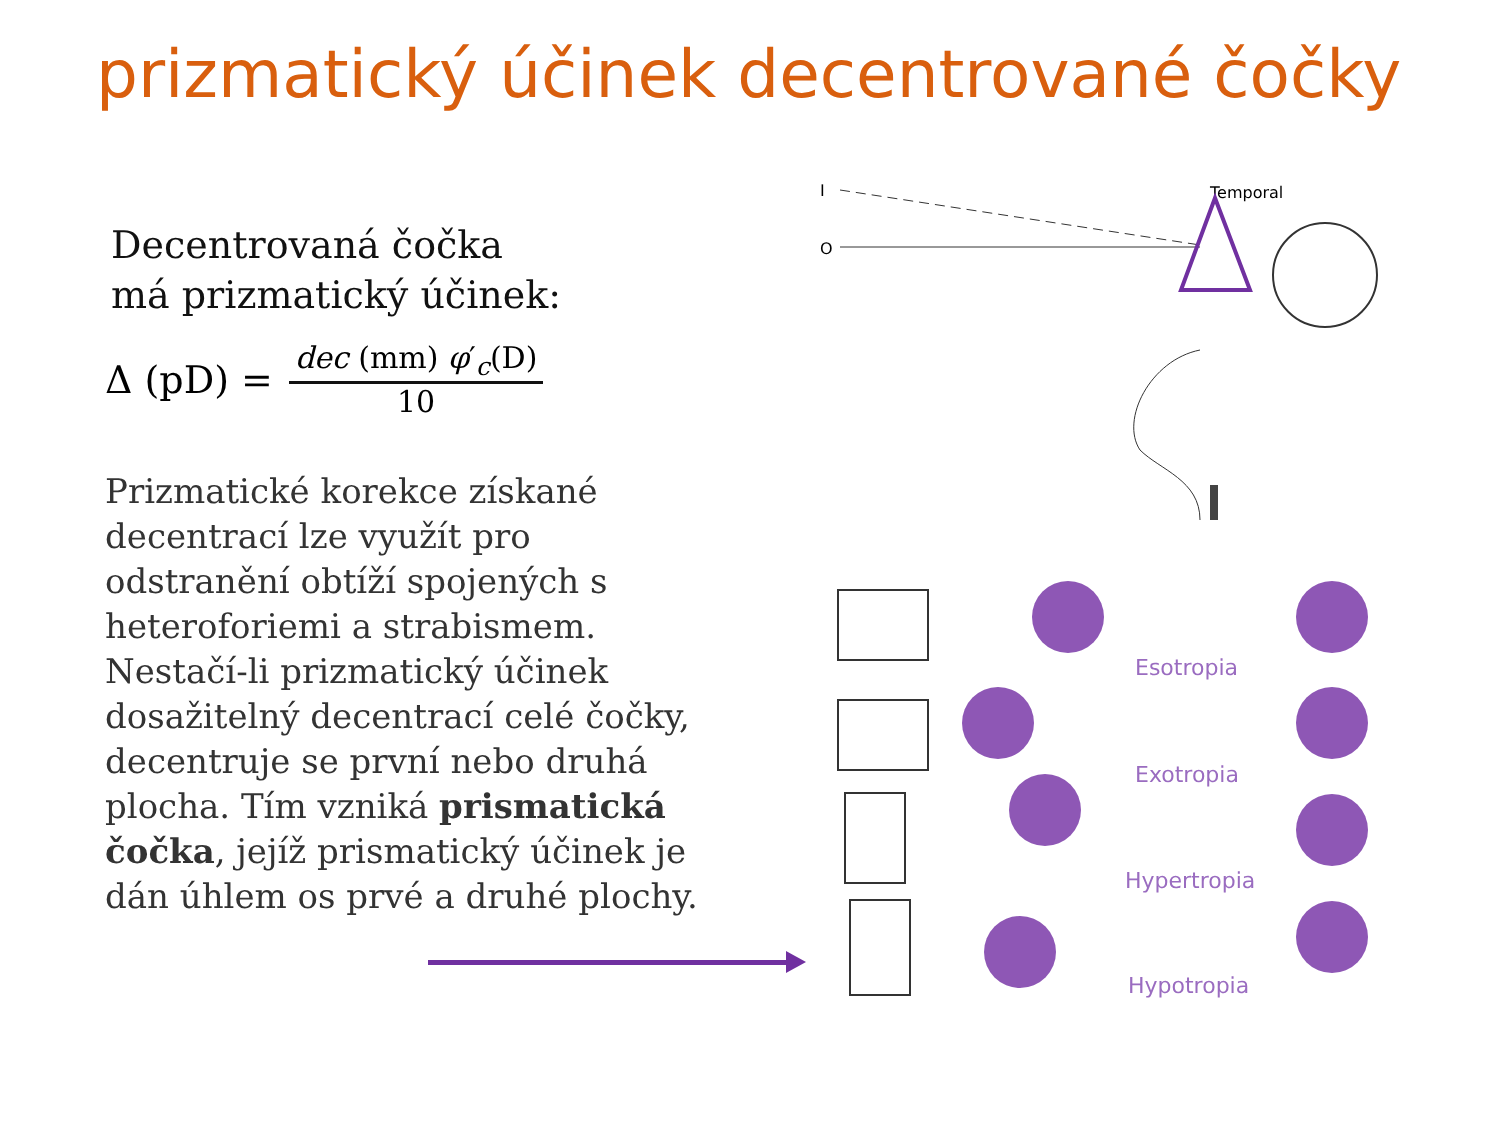prizmatický účinek decentrované čočky
Decentrovaná čočka
má prizmatický účinek:
Δ (pD) = dec (mm) φ′<sub>c</sub>(D) 10
Prizmatické korekce získané decentrací lze využít pro odstranění obtíží spojených s heteroforiemi a strabismem.
Nestačí-li prizmatický účinek dosažitelný decentrací celé čočky, decentruje se první nebo druhá plocha. Tím vzniká prismatická čočka, jejíž prismatický účinek je dán úhlem os prvé a druhé plochy.
I
O
Temporal
Esotropia
Exotropia
Hypertropia
Hypotropia